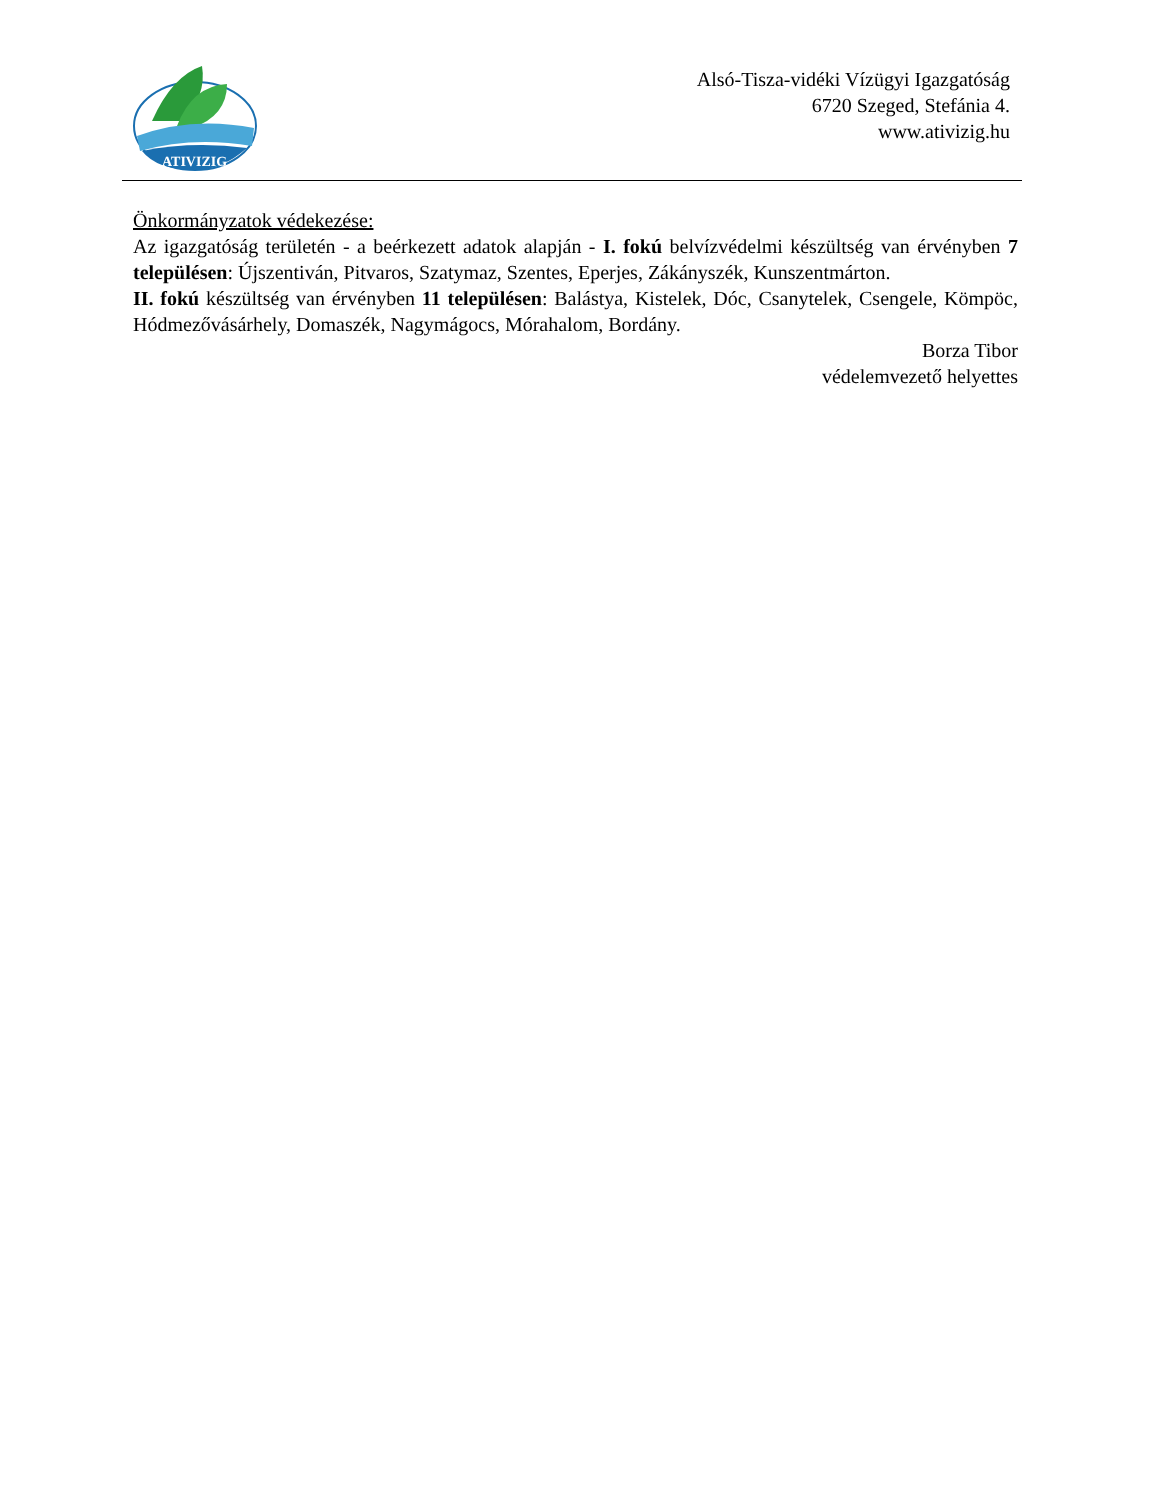ATIVIZIG
Alsó-Tisza-vidéki Vízügyi Igazgatóság
6720 Szeged, Stefánia 4.
www.ativizig.hu
Önkormányzatok védekezése:
Az igazgatóság területén - a beérkezett adatok alapján - I. fokú belvízvédelmi készültség van érvényben 7 településen: Újszentiván, Pitvaros, Szatymaz, Szentes, Eperjes, Zákányszék, Kunszentmárton.
II. fokú készültség van érvényben 11 településen: Balástya, Kistelek, Dóc, Csanytelek, Csengele, Kömpöc, Hódmezővásárhely, Domaszék, Nagymágocs, Mórahalom, Bordány.
Borza Tibor
védelemvezető helyettes